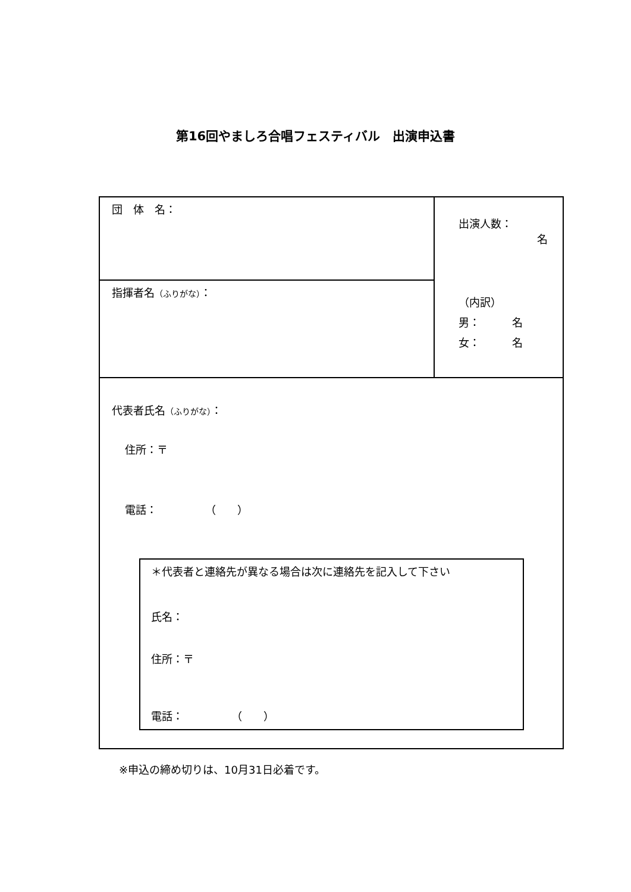第16回やましろ合唱フェスティバル　出演申込書
| 団 体 名： | 出演人数： 名 （内訳） 男： 名 女： 名 |
| 指揮者名 （ふりがな） ： | |
| 代表者氏名 （ふりがな） ： 住所：〒 電話： （ ） ＊代表者と連絡先が異なる場合は次に連絡先を記入して下さい 氏名： 住所：〒 電話： （ ） | |
※申込の締め切りは、10月31日必着です。